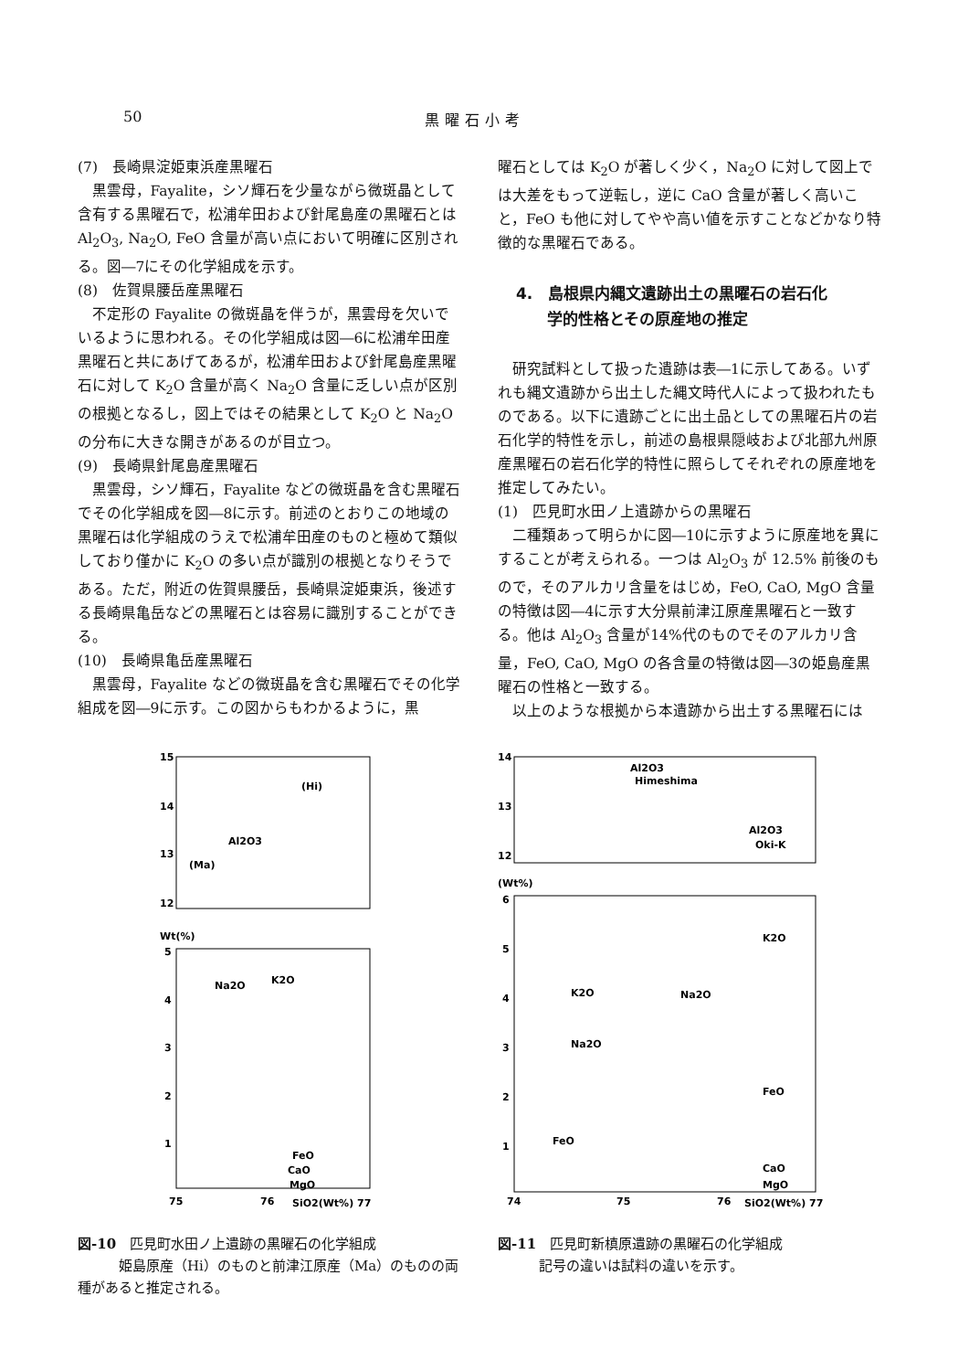50 黒曜石小考
(7)　長崎県淀姫東浜産黒曜石
黒雲母，Fayalite，シソ輝石を少量ながら微斑晶として含有する黒曜石で，松浦牟田および針尾島産の黒曜石とは Al<sub>2</sub>O<sub>3</sub>, Na<sub>2</sub>O, FeO 含量が高い点において明確に区別される。図―7にその化学組成を示す。
(8)　佐賀県腰岳産黒曜石
不定形の Fayalite の微斑晶を伴うが，黒雲母を欠いでいるように思われる。その化学組成は図―6に松浦牟田産黒曜石と共にあげてあるが，松浦牟田および針尾島産黒曜石に対して K<sub>2</sub>O 含量が高く Na<sub>2</sub>O 含量に乏しい点が区別の根拠となるし，図上ではその結果として K<sub>2</sub>O と Na<sub>2</sub>O の分布に大きな開きがあるのが目立つ。
(9)　長崎県針尾島産黒曜石
黒雲母，シソ輝石，Fayalite などの微斑晶を含む黒曜石でその化学組成を図―8に示す。前述のとおりこの地域の黒曜石は化学組成のうえで松浦牟田産のものと極めて類似しており僅かに K<sub>2</sub>O の多い点が識別の根拠となりそうである。ただ，附近の佐賀県腰岳，長崎県淀姫東浜，後述する長崎県亀岳などの黒曜石とは容易に識別することができる。
(10)　長崎県亀岳産黒曜石
黒雲母，Fayalite などの微斑晶を含む黒曜石でその化学組成を図―9に示す。この図からもわかるように，黒
曜石としては K<sub>2</sub>O が著しく少く，Na<sub>2</sub>O に対して図上では大差をもって逆転し，逆に CaO 含量が著しく高いこと，FeO も他に対してやや高い値を示すことなどかなり特徴的な黒曜石である。
4.　島根県内縄文遺跡出土の黒曜石の岩石化
　　学的性格とその原産地の推定
研究試料として扱った遺跡は表―1に示してある。いずれも縄文遺跡から出土した縄文時代人によって扱われたものである。以下に遺跡ごとに出土品としての黒曜石片の岩石化学的特性を示し，前述の島根県隠岐および北部九州原産黒曜石の岩石化学的特性に照らしてそれぞれの原産地を推定してみたい。
(1)　匹見町水田ノ上遺跡からの黒曜石
二種類あって明らかに図―10に示すように原産地を異にすることが考えられる。一つは Al<sub>2</sub>O<sub>3</sub> が 12.5% 前後のもので，そのアルカリ含量をはじめ，FeO, CaO, MgO 含量の特徴は図―4に示す大分県前津江原産黒曜石と一致する。他は Al<sub>2</sub>O<sub>3</sub> 含量が14%代のものでそのアルカリ含量，FeO, CaO, MgO の各含量の特徴は図―3の姫島産黒曜石の性格と一致する。
以上のような根拠から本遺跡から出土する黒曜石には
15
14
13
12
(Hi)
Al2O3
(Ma)
Wt(%)
5
4
3
2
1
Na2O
K2O
FeO
CaO
MgO
75
76
SiO2(Wt%) 77
図-10　匹見町水田ノ上遺跡の黒曜石の化学組成
　　　姫島原産（Hi）のものと前津江原産（Ma）のものの両種があると推定される。
14
13
12
Al2O3
Himeshima
Al2O3
Oki-K
(Wt%)
6
5
4
3
2
1
K2O
K2O
Na2O
Na2O
FeO
FeO
CaO
MgO
74
75
76
SiO2(Wt%) 77
図-11　匹見町新槙原遺跡の黒曜石の化学組成
　　　記号の違いは試料の違いを示す。